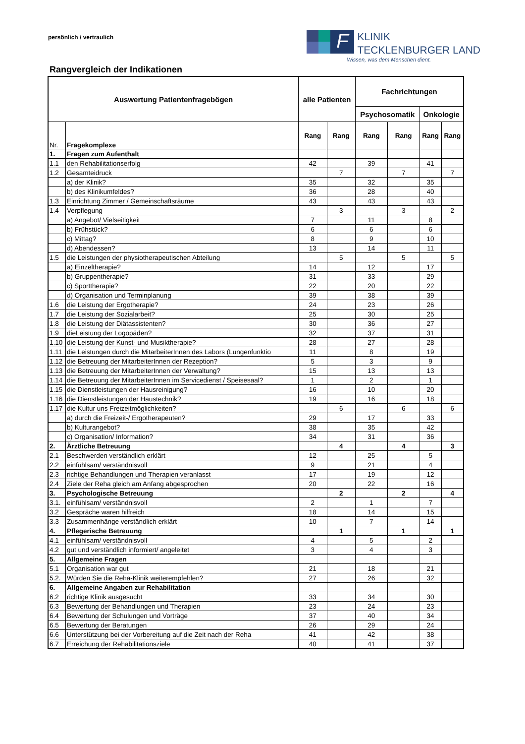persönlich / vertraulich
F
KLINIK
TECKLENBURGER LAND
Wissen, was dem Menschen dient.
Rangvergleich der Indikationen
| Auswertung Patientenfragebögen | | alle Patienten | | Fachrichtungen | | | |
| --- | --- | --- | --- | --- | --- | --- | --- |
| | | | | Psychosomatik | | Onkologie | |
| Nr. | Fragekomplexe | Rang | Rang | Rang | Rang | Rang | Rang |
| 1. | Fragen zum Aufenthalt | | | | | | |
| 1.1 | den Rehabilitationserfolg | 42 | | 39 | | 41 | |
| 1.2 | Gesamteidruck | | 7 | | 7 | | 7 |
| | a) der Klinik? | 35 | | 32 | | 35 | |
| | b) des Klinikumfeldes? | 36 | | 28 | | 40 | |
| 1.3 | Einrichtung Zimmer / Gemeinschaftsräume | 43 | | 43 | | 43 | |
| 1.4 | Verpflegung | | 3 | | 3 | | 2 |
| | a) Angebot/ Vielseitigkeit | 7 | | 11 | | 8 | |
| | b) Frühstück? | 6 | | 6 | | 6 | |
| | c) Mittag? | 8 | | 9 | | 10 | |
| | d) Abendessen? | 13 | | 14 | | 11 | |
| 1.5 | die Leistungen der physiotherapeutischen Abteilung | | 5 | | 5 | | 5 |
| | a) Einzeltherapie? | 14 | | 12 | | 17 | |
| | b) Gruppentherapie? | 31 | | 33 | | 29 | |
| | c) Sporttherapie? | 22 | | 20 | | 22 | |
| | d) Organisation und Terminplanung | 39 | | 38 | | 39 | |
| 1.6 | die Leistung der Ergotherapie? | 24 | | 23 | | 26 | |
| 1.7 | die Leistung der Sozialarbeit? | 25 | | 30 | | 25 | |
| 1.8 | die Leistung der Diätassistenten? | 30 | | 36 | | 27 | |
| 1.9 | dieLeistung der Logopäden? | 32 | | 37 | | 31 | |
| 1.10 | die Leistung der Kunst- und Musiktherapie? | 28 | | 27 | | 28 | |
| 1.11 | die Leistungen durch die MitarbeiterInnen des Labors (Lungenfunktio | 11 | | 8 | | 19 | |
| 1.12 | die Betreuung der MitarbeiterInnen der Rezeption? | 5 | | 3 | | 9 | |
| 1.13 | die Betreuung der MitarbeiterInnen der Verwaltung? | 15 | | 13 | | 13 | |
| 1.14 | die Betreuung der MitarbeiterInnen im Servicedienst / Speisesaal? | 1 | | 2 | | 1 | |
| 1.15 | die Dienstleistungen der Hausreinigung? | 16 | | 10 | | 20 | |
| 1.16 | die Dienstleistungen der Haustechnik? | 19 | | 16 | | 18 | |
| 1.17 | die Kultur uns Freizeitmöglichkeiten? | | 6 | | 6 | | 6 |
| | a) durch die Freizeit-/ Ergotherapeuten? | 29 | | 17 | | 33 | |
| | b) Kulturangebot? | 38 | | 35 | | 42 | |
| | c) Organisation/ Information? | 34 | | 31 | | 36 | |
| 2. | Ärztliche Betreuung | | 4 | | 4 | | 3 |
| 2.1 | Beschwerden verständlich erklärt | 12 | | 25 | | 5 | |
| 2.2 | einfühlsam/ verständnisvoll | 9 | | 21 | | 4 | |
| 2.3 | richtige Behandlungen und Therapien veranlasst | 17 | | 19 | | 12 | |
| 2.4 | Ziele der Reha gleich am Anfang abgesprochen | 20 | | 22 | | 16 | |
| 3. | Psychologische Betreuung | | 2 | | 2 | | 4 |
| 3.1. | einfühlsam/ verständnisvoll | 2 | | 1 | | 7 | |
| 3.2 | Gespräche waren hilfreich | 18 | | 14 | | 15 | |
| 3.3 | Zusammenhänge verständlich erklärt | 10 | | 7 | | 14 | |
| 4. | Pflegerische Betreuung | | 1 | | 1 | | 1 |
| 4.1 | einfühlsam/ verständnisvoll | 4 | | 5 | | 2 | |
| 4.2 | gut und verständlich informiert/ angeleitet | 3 | | 4 | | 3 | |
| 5. | Allgemeine Fragen | | | | | | |
| 5.1 | Organisation war gut | 21 | | 18 | | 21 | |
| 5.2. | Würden Sie die Reha-Klinik weiterempfehlen? | 27 | | 26 | | 32 | |
| 6. | Allgemeine Angaben zur Rehabilitation | | | | | | |
| 6.2 | richtige Klinik ausgesucht | 33 | | 34 | | 30 | |
| 6.3 | Bewertung der Behandlungen und Therapien | 23 | | 24 | | 23 | |
| 6.4 | Bewertung der Schulungen und Vorträge | 37 | | 40 | | 34 | |
| 6.5 | Bewertung der Beratungen | 26 | | 29 | | 24 | |
| 6.6 | Unterstützung bei der Vorbereitung auf die Zeit nach der Reha | 41 | | 42 | | 38 | |
| 6.7 | Erreichung der Rehabilitationsziele | 40 | | 41 | | 37 | |